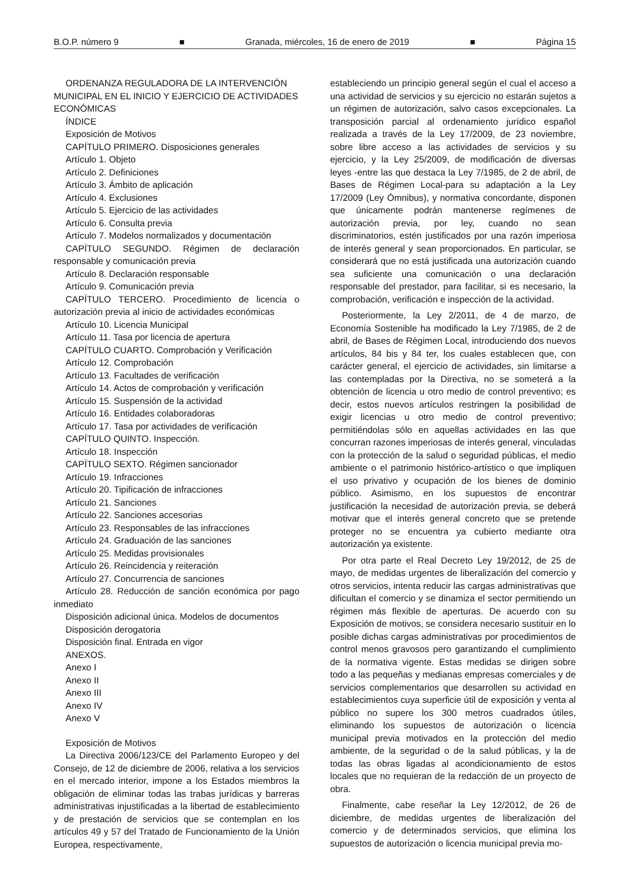B.O.P. número 9 ■ Granada, miércoles, 16 de enero de 2019 ■ Página 15
ORDENANZA REGULADORA DE LA INTERVENCIÓN MUNICIPAL EN EL INICIO Y EJERCICIO DE ACTIVIDADES ECONÓMICAS
ÍNDICE
Exposición de Motivos
CAPÍTULO PRIMERO. Disposiciones generales
Artículo 1. Objeto
Artículo 2. Definiciones
Artículo 3. Ámbito de aplicación
Artículo 4. Exclusiones
Artículo 5. Ejercicio de las actividades
Artículo 6. Consulta previa
Artículo 7. Modelos normalizados y documentación
CAPÍTULO SEGUNDO. Régimen de declaración responsable y comunicación previa
Artículo 8. Declaración responsable
Artículo 9. Comunicación previa
CAPÍTULO TERCERO. Procedimiento de licencia o autorización previa al inicio de actividades económicas
Artículo 10. Licencia Municipal
Artículo 11. Tasa por licencia de apertura
CAPÍTULO CUARTO. Comprobación y Verificación
Artículo 12. Comprobación
Artículo 13. Facultades de verificación
Artículo 14. Actos de comprobación y verificación
Artículo 15. Suspensión de la actividad
Artículo 16. Entidades colaboradoras
Artículo 17. Tasa por actividades de verificación
CAPÍTULO QUINTO. Inspección.
Artículo 18. Inspección
CAPÍTULO SEXTO. Régimen sancionador
Artículo 19. Infracciones
Artículo 20. Tipificación de infracciones
Artículo 21. Sanciones
Artículo 22. Sanciones accesorias
Artículo 23. Responsables de las infracciones
Artículo 24. Graduación de las sanciones
Artículo 25. Medidas provisionales
Artículo 26. Reincidencia y reiteración
Artículo 27. Concurrencia de sanciones
Artículo 28. Reducción de sanción económica por pago inmediato
Disposición adicional única. Modelos de documentos
Disposición derogatoria
Disposición final. Entrada en vigor
ANEXOS.
Anexo I
Anexo II
Anexo III
Anexo IV
Anexo V
Exposición de Motivos
La Directiva 2006/123/CE del Parlamento Europeo y del Consejo, de 12 de diciembre de 2006, relativa a los servicios en el mercado interior, impone a los Estados miembros la obligación de eliminar todas las trabas jurídicas y barreras administrativas injustificadas a la libertad de establecimiento y de prestación de servicios que se contemplan en los artículos 49 y 57 del Tratado de Funcionamiento de la Unión Europea, respectivamente,
estableciendo un principio general según el cual el acceso a una actividad de servicios y su ejercicio no estarán sujetos a un régimen de autorización, salvo casos excepcionales. La transposición parcial al ordenamiento jurídico español realizada a través de la Ley 17/2009, de 23 noviembre, sobre libre acceso a las actividades de servicios y su ejercicio, y la Ley 25/2009, de modificación de diversas leyes -entre las que destaca la Ley 7/1985, de 2 de abril, de Bases de Régimen Local-para su adaptación a la Ley 17/2009 (Ley Ómnibus), y normativa concordante, disponen que únicamente podrán mantenerse regímenes de autorización previa, por ley, cuando no sean discriminatorios, estén justificados por una razón imperiosa de interés general y sean proporcionados. En particular, se considerará que no está justificada una autorización cuando sea suficiente una comunicación o una declaración responsable del prestador, para facilitar, si es necesario, la comprobación, verificación e inspección de la actividad.
Posteriormente, la Ley 2/2011, de 4 de marzo, de Economía Sostenible ha modificado la Ley 7/1985, de 2 de abril, de Bases de Régimen Local, introduciendo dos nuevos artículos, 84 bis y 84 ter, los cuales establecen que, con carácter general, el ejercicio de actividades, sin limitarse a las contempladas por la Directiva, no se someterá a la obtención de licencia u otro medio de control preventivo; es decir, estos nuevos artículos restringen la posibilidad de exigir licencias u otro medio de control preventivo; permitiéndolas sólo en aquellas actividades en las que concurran razones imperiosas de interés general, vinculadas con la protección de la salud o seguridad públicas, el medio ambiente o el patrimonio histórico-artístico o que impliquen el uso privativo y ocupación de los bienes de dominio público. Asimismo, en los supuestos de encontrar justificación la necesidad de autorización previa, se deberá motivar que el interés general concreto que se pretende proteger no se encuentra ya cubierto mediante otra autorización ya existente.
Por otra parte el Real Decreto Ley 19/2012, de 25 de mayo, de medidas urgentes de liberalización del comercio y otros servicios, intenta reducir las cargas administrativas que dificultan el comercio y se dinamiza el sector permitiendo un régimen más flexible de aperturas. De acuerdo con su Exposición de motivos, se considera necesario sustituir en lo posible dichas cargas administrativas por procedimientos de control menos gravosos pero garantizando el cumplimiento de la normativa vigente. Estas medidas se dirigen sobre todo a las pequeñas y medianas empresas comerciales y de servicios complementarios que desarrollen su actividad en establecimientos cuya superficie útil de exposición y venta al público no supere los 300 metros cuadrados útiles, eliminando los supuestos de autorización o licencia municipal previa motivados en la protección del medio ambiente, de la seguridad o de la salud públicas, y la de todas las obras ligadas al acondicionamiento de estos locales que no requieran de la redacción de un proyecto de obra.
Finalmente, cabe reseñar la Ley 12/2012, de 26 de diciembre, de medidas urgentes de liberalización del comercio y de determinados servicios, que elimina los supuestos de autorización o licencia municipal previa mo-